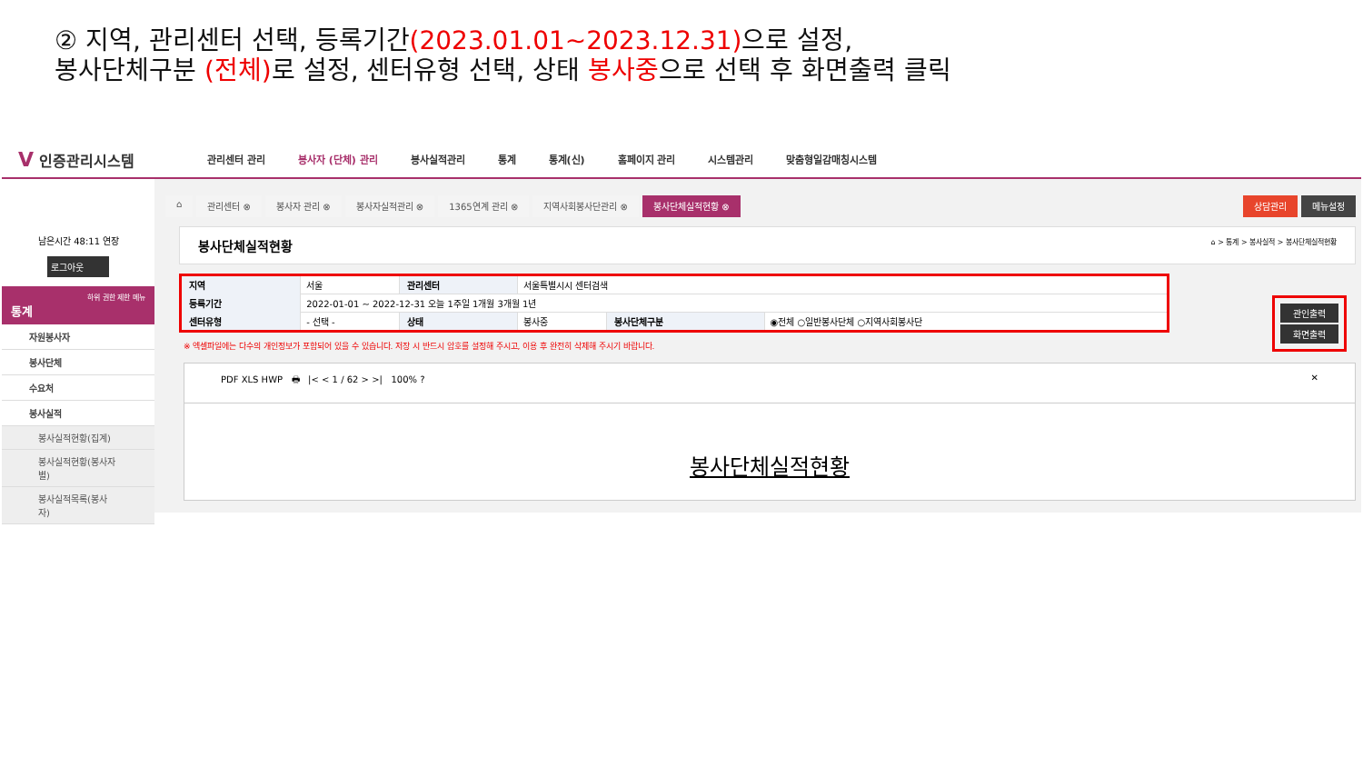② 지역, 관리센터 선택, 등록기간(2023.01.01~2023.12.31) 으로 설정,
봉사단체구분 (전체) 로 설정, 센터유형 선택, 상태 봉사중으로 선택 후 화면출력 클릭
V 인증관리시스템
관리센터 관리 봉사자 (단체) 관리 봉사실적관리 통계 통계(신) 홈페이지 관리 시스템관리 맞춤형일감매칭시스템
남은시간 48:11 연장
로그아웃
하위 권한 제한 메뉴
통계
자원봉사자
봉사단체
수요처
봉사실적
봉사실적현황(집계)
봉사실적현황(봉사자별)
봉사실적목록(봉사자)
⌂ 관리센터 ⊗ 봉사자 관리 ⊗ 봉사자실적관리 ⊗ 1365연계 관리 ⊗ 지역사회봉사단관리 ⊗ 봉사단체실적현황 ⊗ 상담관리 메뉴설정
봉사단체실적현황 ⌂ > 통계 > 봉사실적 > 봉사단체실적현황
| 지역 | 서울 | 관리센터 | 서울특별시시 센터검색 | | |
| 등록기간 | 2022-01-01 ~ 2022-12-31 오늘 1주일 1개월 3개월 1년 | | | | |
| 센터유형 | - 선택 - | 상태 | 봉사중 | 봉사단체구분 | ◉전체 ○일반봉사단체 ○지역사회봉사단 |
관인출력
화면출력
※ 엑셀파일에는 다수의 개인정보가 포함되어 있을 수 있습니다. 저장 시 반드시 암호를 설정해 주시고, 이용 후 완전히 삭제해 주시기 바랍니다.
PDF XLS HWP 🖶 |< < 1 / 62 > >| 100% ? ✕
봉사단체실적현황